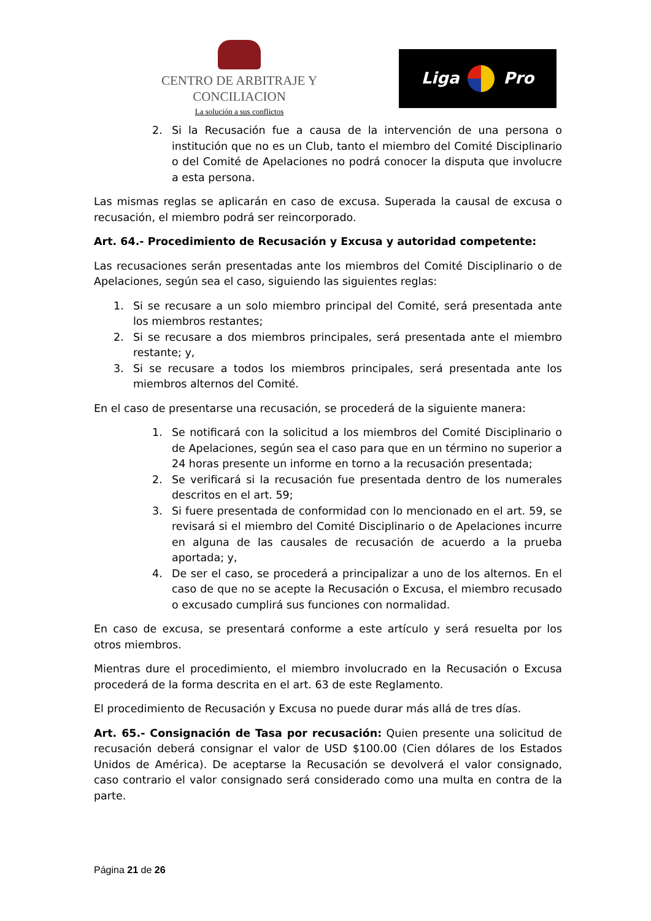CENTRO DE ARBITRAJE Y CONCILIACION
La solución a sus conflictos
Liga
Pro
2. Si la Recusación fue a causa de la intervención de una persona o institución que no es un Club, tanto el miembro del Comité Disciplinario o del Comité de Apelaciones no podrá conocer la disputa que involucre a esta persona.
Las mismas reglas se aplicarán en caso de excusa. Superada la causal de excusa o recusación, el miembro podrá ser reincorporado.
Art. 64.- Procedimiento de Recusación y Excusa y autoridad competente:
Las recusaciones serán presentadas ante los miembros del Comité Disciplinario o de Apelaciones, según sea el caso, siguiendo las siguientes reglas:
1. Si se recusare a un solo miembro principal del Comité, será presentada ante los miembros restantes;
2. Si se recusare a dos miembros principales, será presentada ante el miembro restante; y,
3. Si se recusare a todos los miembros principales, será presentada ante los miembros alternos del Comité.
En el caso de presentarse una recusación, se procederá de la siguiente manera:
1. Se notificará con la solicitud a los miembros del Comité Disciplinario o de Apelaciones, según sea el caso para que en un término no superior a 24 horas presente un informe en torno a la recusación presentada;
2. Se verificará si la recusación fue presentada dentro de los numerales descritos en el art. 59;
3. Si fuere presentada de conformidad con lo mencionado en el art. 59, se revisará si el miembro del Comité Disciplinario o de Apelaciones incurre en alguna de las causales de recusación de acuerdo a la prueba aportada; y,
4. De ser el caso, se procederá a principalizar a uno de los alternos. En el caso de que no se acepte la Recusación o Excusa, el miembro recusado o excusado cumplirá sus funciones con normalidad.
En caso de excusa, se presentará conforme a este artículo y será resuelta por los otros miembros.
Mientras dure el procedimiento, el miembro involucrado en la Recusación o Excusa procederá de la forma descrita en el art. 63 de este Reglamento.
El procedimiento de Recusación y Excusa no puede durar más allá de tres días.
Art. 65.- Consignación de Tasa por recusación: Quien presente una solicitud de recusación deberá consignar el valor de USD $100.00 (Cien dólares de los Estados Unidos de América). De aceptarse la Recusación se devolverá el valor consignado, caso contrario el valor consignado será considerado como una multa en contra de la parte.
Página 21 de 26